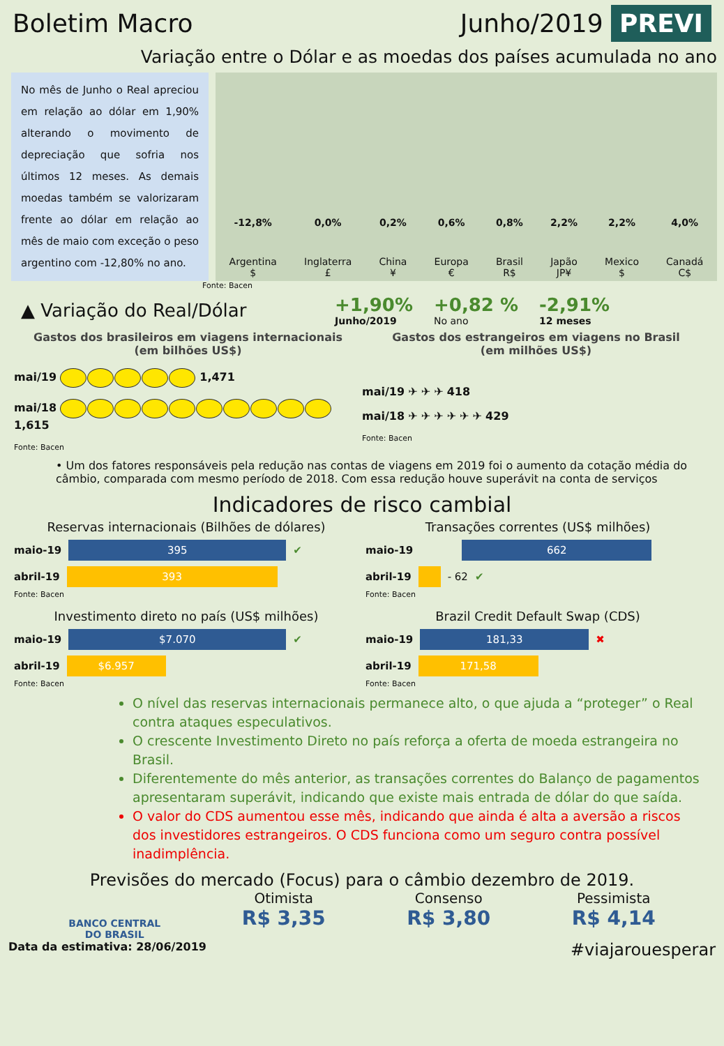Boletim Macro Junho/2019 PREVI
Variação entre o Dólar e as moedas dos países acumulada no ano
No mês de Junho o Real apreciou em relação ao dólar em 1,90% alterando o movimento de depreciação que sofria nos últimos 12 meses. As demais moedas também se valorizaram frente ao dólar em relação ao mês de maio com exceção o peso argentino com -12,80% no ano.
-12,8%
Argentina
$
0,0%
Inglaterra
£
0,2%
China
¥
0,6%
Europa
€
0,8%
Brasil
R$
2,2%
Japão
JP¥
2,2%
Mexico
$
4,0%
Canadá
C$
Fonte: Bacen
▲ Variação do Real/Dólar +1,90%
Junho/2019
+0,82 %
No ano
-2,91%
12 meses
Gastos dos brasileiros em viagens internacionais
(em bilhões US$)
mai/19 1,471
mai/18 1,615
Fonte: Bacen
Gastos dos estrangeiros em viagens no Brasil
(em milhões US$)
mai/19 ✈ ✈ ✈ 418
mai/18 ✈ ✈ ✈ ✈ ✈ ✈ 429
Fonte: Bacen
• Um dos fatores responsáveis pela redução nas contas de viagens em 2019 foi o aumento da cotação média do câmbio, comparada com mesmo período de 2018. Com essa redução houve superávit na conta de serviços
Indicadores de risco cambial
Reservas internacionais (Bilhões de dólares)
maio-19
395
✔
abril-19
393
Fonte: Bacen
Transações correntes (US$ milhões)
maio-19
662
abril-19
- 62 ✔
Fonte: Bacen
Investimento direto no país (US$ milhões)
maio-19
$7.070
✔
abril-19
$6.957
Fonte: Bacen
Brazil Credit Default Swap (CDS)
maio-19
181,33
✖
abril-19
171,58
Fonte: Bacen
O nível das reservas internacionais permanece alto, o que ajuda a “proteger” o Real contra ataques especulativos.
O crescente Investimento Direto no país reforça a oferta de moeda estrangeira no Brasil.
Diferentemente do mês anterior, as transações correntes do Balanço de pagamentos apresentaram superávit, indicando que existe mais entrada de dólar do que saída.
O valor do CDS aumentou esse mês, indicando que ainda é alta a aversão a riscos dos investidores estrangeiros. O CDS funciona como um seguro contra possível inadimplência.
Previsões do mercado (Focus) para o câmbio dezembro de 2019.
BANCO CENTRAL
DO BRASIL
Otimista
R$ 3,35
Consenso
R$ 3,80
Pessimista
R$ 4,14
Data da estimativa: 28/06/2019 #viajarouesperar